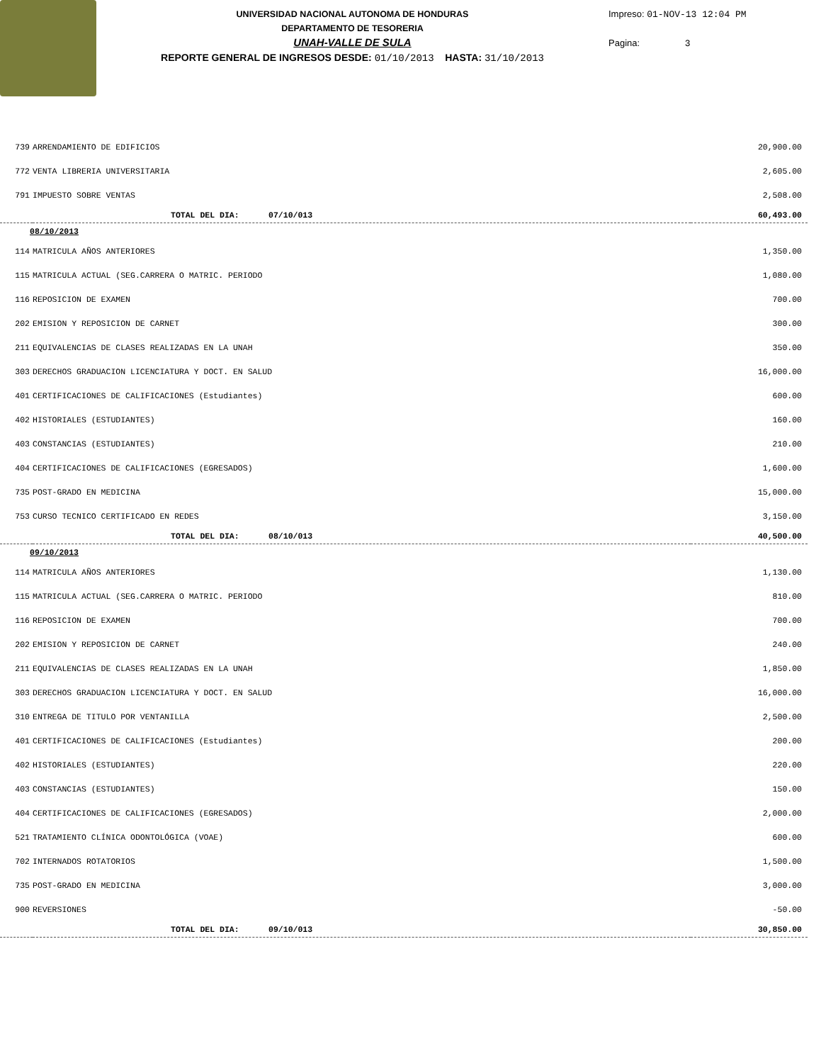UNIVERSIDAD NACIONAL AUTONOMA DE HONDURAS
DEPARTAMENTO DE TESORERIA
UNAH-VALLE DE SULA
REPORTE GENERAL DE INGRESOS DESDE: 01/10/2013 HASTA: 31/10/2013
Impreso: 01-NOV-13 12:04 PM
Pagina: 3
| 739 | ARRENDAMIENTO DE EDIFICIOS | 20,900.00 |
| 772 | VENTA LIBRERIA UNIVERSITARIA | 2,605.00 |
| 791 | IMPUESTO SOBRE VENTAS | 2,508.00 |
| | TOTAL DEL DIA: 07/10/013 | 60,493.00 |
| 08/10/2013 | | |
| 114 | MATRICULA AÑOS ANTERIORES | 1,350.00 |
| 115 | MATRICULA ACTUAL (SEG.CARRERA O MATRIC. PERIODO | 1,080.00 |
| 116 | REPOSICION DE EXAMEN | 700.00 |
| 202 | EMISION Y REPOSICION DE CARNET | 300.00 |
| 211 | EQUIVALENCIAS DE CLASES REALIZADAS EN LA UNAH | 350.00 |
| 303 | DERECHOS GRADUACION LICENCIATURA Y DOCT. EN SALUD | 16,000.00 |
| 401 | CERTIFICACIONES DE CALIFICACIONES (Estudiantes) | 600.00 |
| 402 | HISTORIALES (ESTUDIANTES) | 160.00 |
| 403 | CONSTANCIAS (ESTUDIANTES) | 210.00 |
| 404 | CERTIFICACIONES DE CALIFICACIONES (EGRESADOS) | 1,600.00 |
| 735 | POST-GRADO EN MEDICINA | 15,000.00 |
| 753 | CURSO TECNICO CERTIFICADO EN REDES | 3,150.00 |
| | TOTAL DEL DIA: 08/10/013 | 40,500.00 |
| 09/10/2013 | | |
| 114 | MATRICULA AÑOS ANTERIORES | 1,130.00 |
| 115 | MATRICULA ACTUAL (SEG.CARRERA O MATRIC. PERIODO | 810.00 |
| 116 | REPOSICION DE EXAMEN | 700.00 |
| 202 | EMISION Y REPOSICION DE CARNET | 240.00 |
| 211 | EQUIVALENCIAS DE CLASES REALIZADAS EN LA UNAH | 1,850.00 |
| 303 | DERECHOS GRADUACION LICENCIATURA Y DOCT. EN SALUD | 16,000.00 |
| 310 | ENTREGA DE TITULO POR VENTANILLA | 2,500.00 |
| 401 | CERTIFICACIONES DE CALIFICACIONES (Estudiantes) | 200.00 |
| 402 | HISTORIALES (ESTUDIANTES) | 220.00 |
| 403 | CONSTANCIAS (ESTUDIANTES) | 150.00 |
| 404 | CERTIFICACIONES DE CALIFICACIONES (EGRESADOS) | 2,000.00 |
| 521 | TRATAMIENTO CLÍNICA ODONTOLÓGICA (VOAE) | 600.00 |
| 702 | INTERNADOS ROTATORIOS | 1,500.00 |
| 735 | POST-GRADO EN MEDICINA | 3,000.00 |
| 900 | REVERSIONES | -50.00 |
| | TOTAL DEL DIA: 09/10/013 | 30,850.00 |